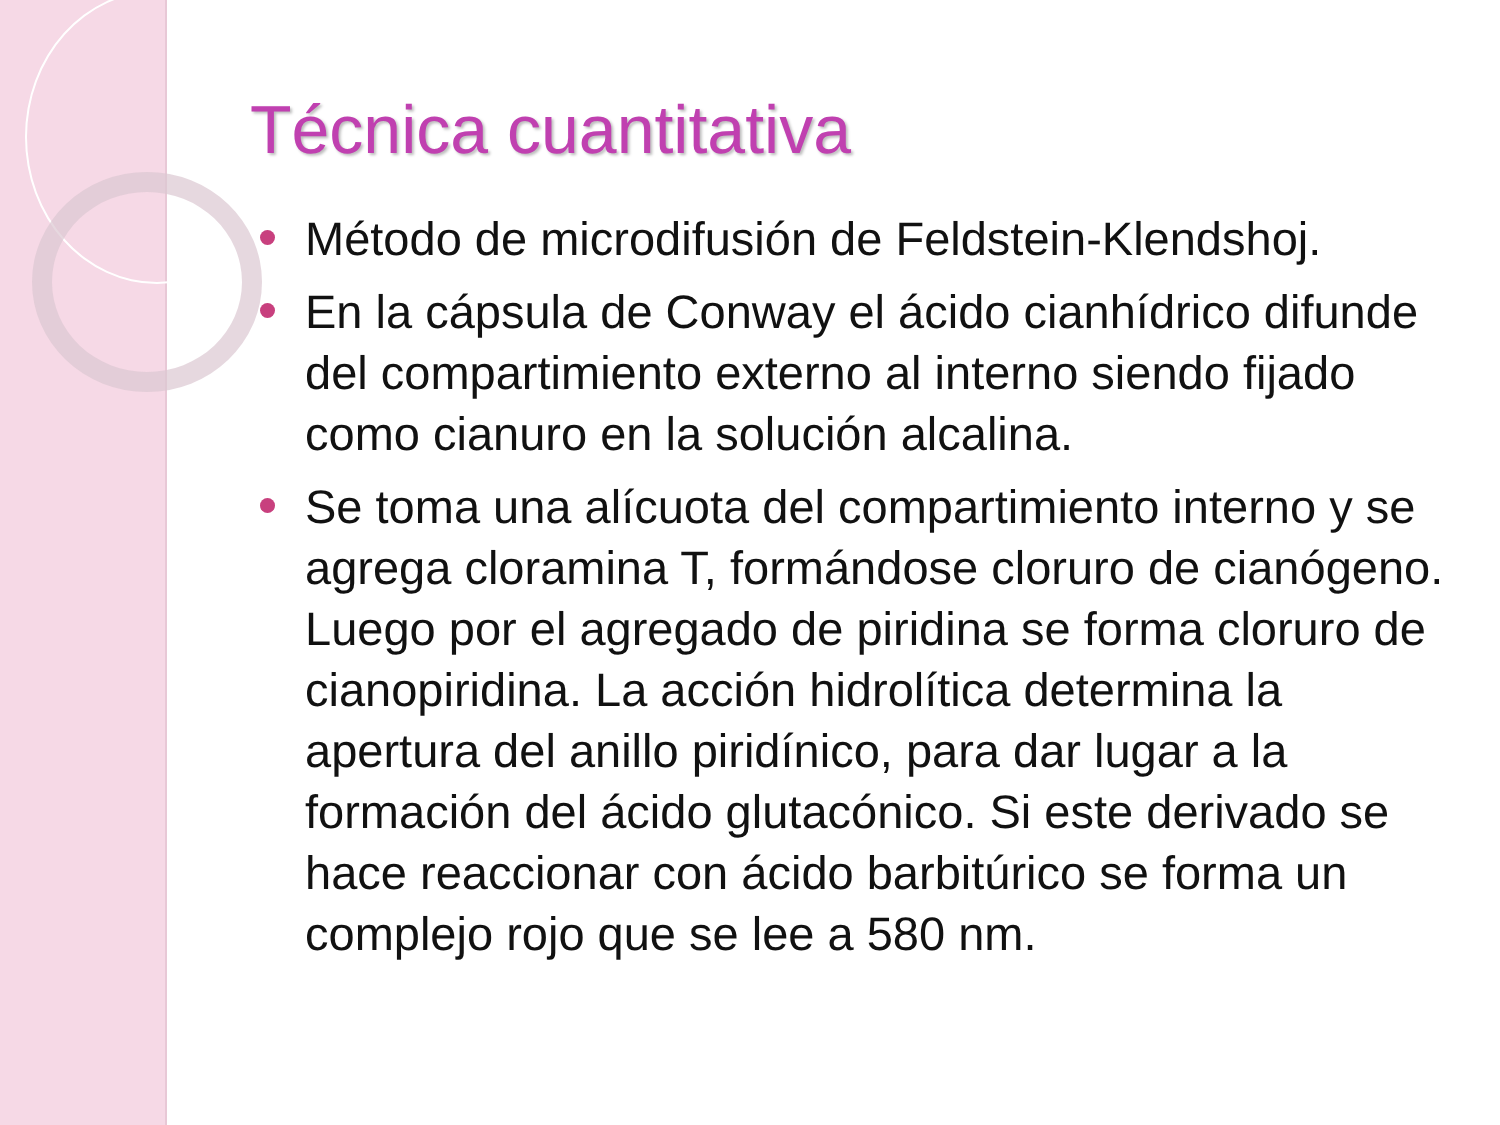Técnica cuantitativa
Método de microdifusión de Feldstein-Klendshoj.
En la cápsula de Conway el ácido cianhídrico difunde del compartimiento externo al interno siendo fijado como cianuro en la solución alcalina.
Se toma una alícuota del compartimiento interno y se agrega cloramina T, formándose cloruro de cianógeno. Luego por el agregado de piridina se forma cloruro de cianopiridina. La acción hidrolítica determina la apertura del anillo piridínico, para dar lugar a la formación del ácido glutacónico. Si este derivado se hace reaccionar con ácido barbitúrico se forma un complejo rojo que se lee a 580 nm.